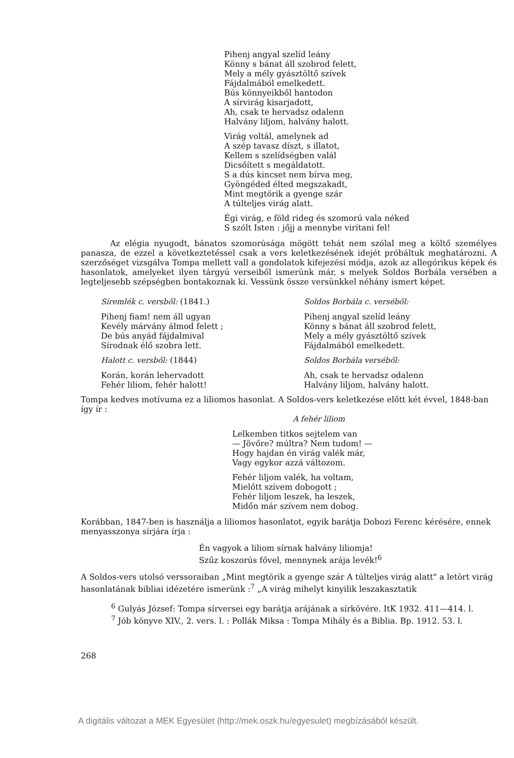Pihenj angyal szelíd leány
Könny s bánat áll szobrod felett,
Mely a mély gyásztöltő szívek
Fájdalmából emelkedett.
Bús könnyeikből hantodon
A sírvirág kisarjadott,
Ah, csak te hervadsz odalenn
Halvány liljom, halvány halott.
Virág voltál, amelynek ad
A szép tavasz díszt, s illatot,
Kellem s szelídségben valál
Dicsőített s megáldatott.
S a dús kincset nem bírva meg,
Gyöngéded élted megszakadt,
Mint megtörik a gyenge szár
A túlteljes virág alatt.
Égi virág, e föld rideg és szomorú vala néked
S szólt Isten : jőjj a mennybe virítani fel!
Az elégia nyugodt, bánatos szomorúsága mögött tehát nem szólal meg a költő személyes panasza, de ezzel a következtetéssel csak a vers keletkezésének idejét próbáltuk meghatározni. A szerzőséget vizsgálva Tompa mellett vall a gondolatok kifejezési módja, azok az allegórikus képek és hasonlatok, amelyeket ilyen tárgyú verseiből ismerünk már, s melyek Soldos Borbála versében a legteljesebb szépségben bontakoznak ki. Vessünk össze versünkkel néhány ismert képet.
Síremlék c. versből: (1841.)
Pihenj fiam! nem áll ugyan
Kevély márvány álmod felett ;
De bús anyád fájdalmival
Sírodnak élő szobra lett.
Halott c. versből: (1844)
Korán, korán lehervadott
Fehér liliom, fehér halott!
Soldos Borbála c. verséből:
Pihenj angyal szelíd leány
Könny s bánat áll szobrod felett,
Mely a mély gyásztöltő szívek
Fájdalmából emelkedett.
Soldos Borbála verséből:
Ah, csak te hervadsz odalenn
Halvány liljom, halvány halott.
Tompa kedves motívuma ez a liliomos hasonlat. A Soldos-vers keletkezése előtt két évvel, 1848-ban így ír :
A fehér liliom
Lelkemben titkos sejtelem van
— Jövőre? múltra? Nem tudom! —
Hogy hajdan én virág valék már,
Vagy egykor azzá változom.
Fehér liljom valék, ha voltam,
Mielőtt szívem dobogott ;
Fehér liljom leszek, ha leszek,
Midőn már szívem nem dobog.
Korábban, 1847-ben is használja a liliomos hasonlatot, egyik barátja Dobozi Ferenc kérésére, ennek menyasszonya sírjára írja :
Én vagyok a liliom sírnak halvány liliomja!
Szűz koszorús fővel, mennynek arája levék!<sup>6</sup>
A Soldos-vers utolsó verssoraiban „Mint megtörik a gyenge szár A túlteljes virág alatt" a letört virág hasonlatának bibliai idézetére ismerünk :<sup>7</sup> „A virág mihelyt kinyilik leszakasztatik
<sup>6</sup> Gulyás József: Tompa sírversei egy barátja arájának a sírkövére. ItK 1932. 411—414. l.
<sup>7</sup> Jób könyve XIV., 2. vers. l. : Pollák Miksa : Tompa Mihály és a Biblia. Bp. 1912. 53. l.
268
A digitális változat a MEK Egyesület (http://mek.oszk.hu/egyesulet) megbízásából készült.